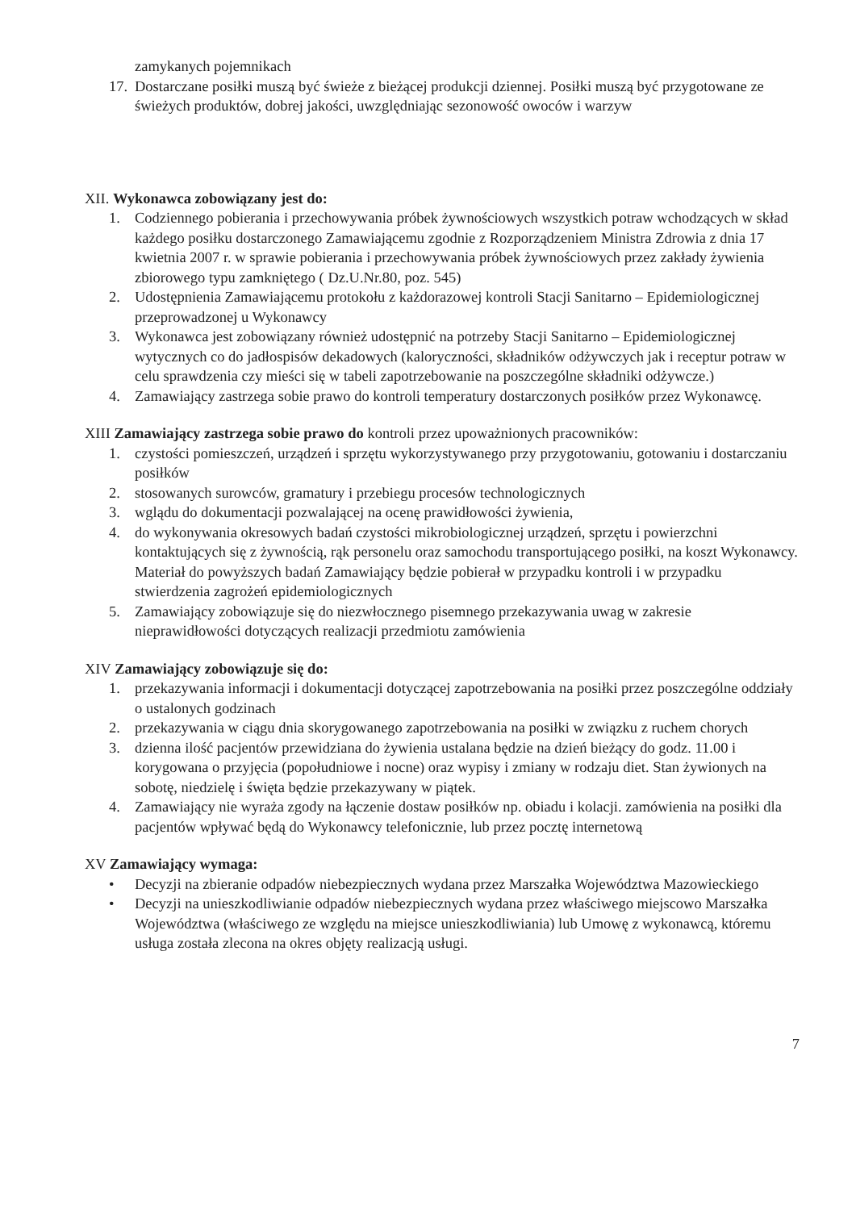zamykanych pojemnikach
17. Dostarczane posiłki muszą być świeże z bieżącej produkcji dziennej. Posiłki muszą być przygotowane ze świeżych produktów, dobrej jakości, uwzględniając sezonowość owoców i warzyw
XII. Wykonawca zobowiązany jest do:
1. Codziennego pobierania i przechowywania próbek żywnościowych wszystkich potraw wchodzących w skład każdego posiłku dostarczonego Zamawiającemu zgodnie z Rozporządzeniem Ministra Zdrowia z dnia 17 kwietnia 2007 r. w sprawie pobierania i przechowywania próbek żywnościowych przez zakłady żywienia zbiorowego typu zamkniętego ( Dz.U.Nr.80, poz. 545)
2. Udostępnienia Zamawiającemu protokołu z każdorazowej kontroli Stacji Sanitarno – Epidemiologicznej przeprowadzonej u Wykonawcy
3. Wykonawca jest zobowiązany również udostępnić na potrzeby Stacji Sanitarno – Epidemiologicznej wytycznych co do jadłospisów dekadowych (kaloryczności, składników odżywczych jak i receptur potraw w celu sprawdzenia czy mieści się w tabeli zapotrzebowanie na poszczególne składniki odżywcze.)
4. Zamawiający zastrzega sobie prawo do kontroli temperatury dostarczonych posiłków przez Wykonawcę.
XIII Zamawiający zastrzega sobie prawo do kontroli przez upoważnionych pracowników:
1. czystości pomieszczeń, urządzeń i sprzętu wykorzystywanego przy przygotowaniu, gotowaniu i dostarczaniu posiłków
2. stosowanych surowców, gramatury i przebiegu procesów technologicznych
3. wglądu do dokumentacji pozwalającej na ocenę prawidłowości żywienia,
4. do wykonywania okresowych badań czystości mikrobiologicznej urządzeń, sprzętu i powierzchni kontaktujących się z żywnością, rąk personelu oraz samochodu transportującego posiłki, na koszt Wykonawcy. Materiał do powyższych badań Zamawiający będzie pobierał w przypadku kontroli i w przypadku stwierdzenia zagrożeń epidemiologicznych
5. Zamawiający zobowiązuje się do niezwłocznego pisemnego przekazywania uwag w zakresie nieprawidłowości dotyczących realizacji przedmiotu zamówienia
XIV Zamawiający zobowiązuje się do:
1. przekazywania informacji i dokumentacji dotyczącej zapotrzebowania na posiłki przez poszczególne oddziały o ustalonych godzinach
2. przekazywania w ciągu dnia skorygowanego zapotrzebowania na posiłki w związku z ruchem chorych
3. dzienna ilość pacjentów przewidziana do żywienia ustalana będzie na dzień bieżący do godz. 11.00 i korygowana o przyjęcia (popołudniowe i nocne) oraz wypisy i zmiany w rodzaju diet. Stan żywionych na sobotę, niedzielę i święta będzie przekazywany w piątek.
4. Zamawiający nie wyraża zgody na łączenie dostaw posiłków np. obiadu i kolacji. zamówienia na posiłki dla pacjentów wpływać będą do Wykonawcy telefonicznie, lub przez pocztę internetową
XV Zamawiający wymaga:
• Decyzji na zbieranie odpadów niebezpiecznych wydana przez Marszałka Województwa Mazowieckiego
• Decyzji na unieszkodliwianie odpadów niebezpiecznych wydana przez właściwego miejscowo Marszałka Województwa (właściwego ze względu na miejsce unieszkodliwiania) lub Umowę z wykonawcą, któremu usługa została zlecona na okres objęty realizacją usługi.
7